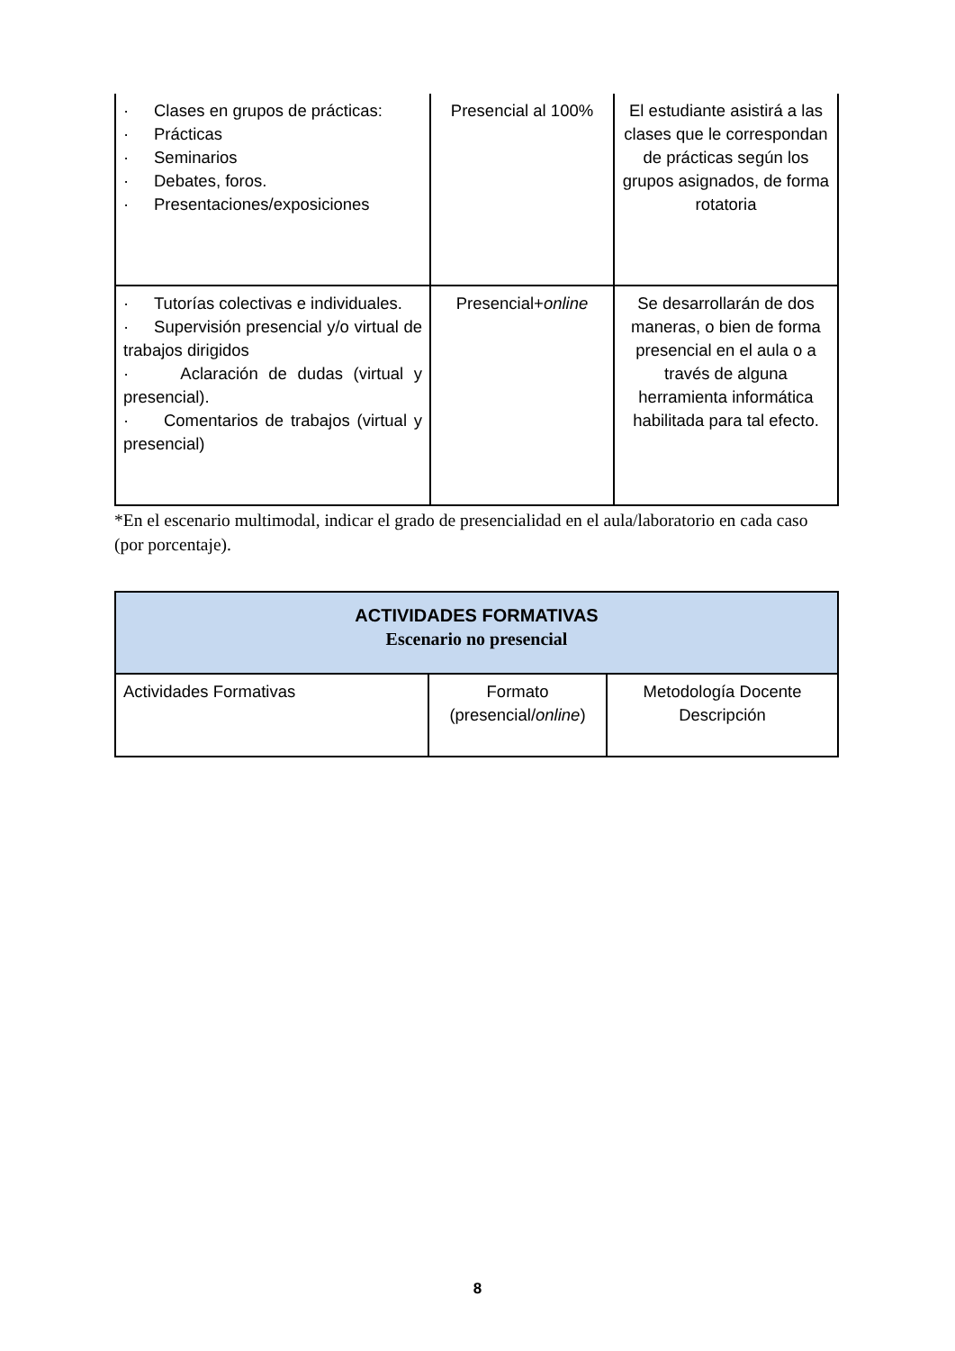| · Clases en grupos de prácticas: · Prácticas · Seminarios · Debates, foros. · Presentaciones/exposiciones | Presencial al 100% | El estudiante asistirá a las clases que le correspondan de prácticas según los grupos asignados, de forma rotatoria |
| · Tutorías colectivas e individuales. · Supervisión presencial y/o virtual de trabajos dirigidos · Aclaración de dudas (virtual y presencial). · Comentarios de trabajos (virtual y presencial) | Presencial+ online | Se desarrollarán de dos maneras, o bien de forma presencial en el aula o a través de alguna herramienta informática habilitada para tal efecto. |
*En el escenario multimodal, indicar el grado de presencialidad en el aula/laboratorio en cada caso (por porcentaje).
| ACTIVIDADES FORMATIVAS Escenario no presencial | | |
| --- | --- | --- |
| Actividades Formativas | Formato (presencial/ online ) | Metodología Docente Descripción |
8